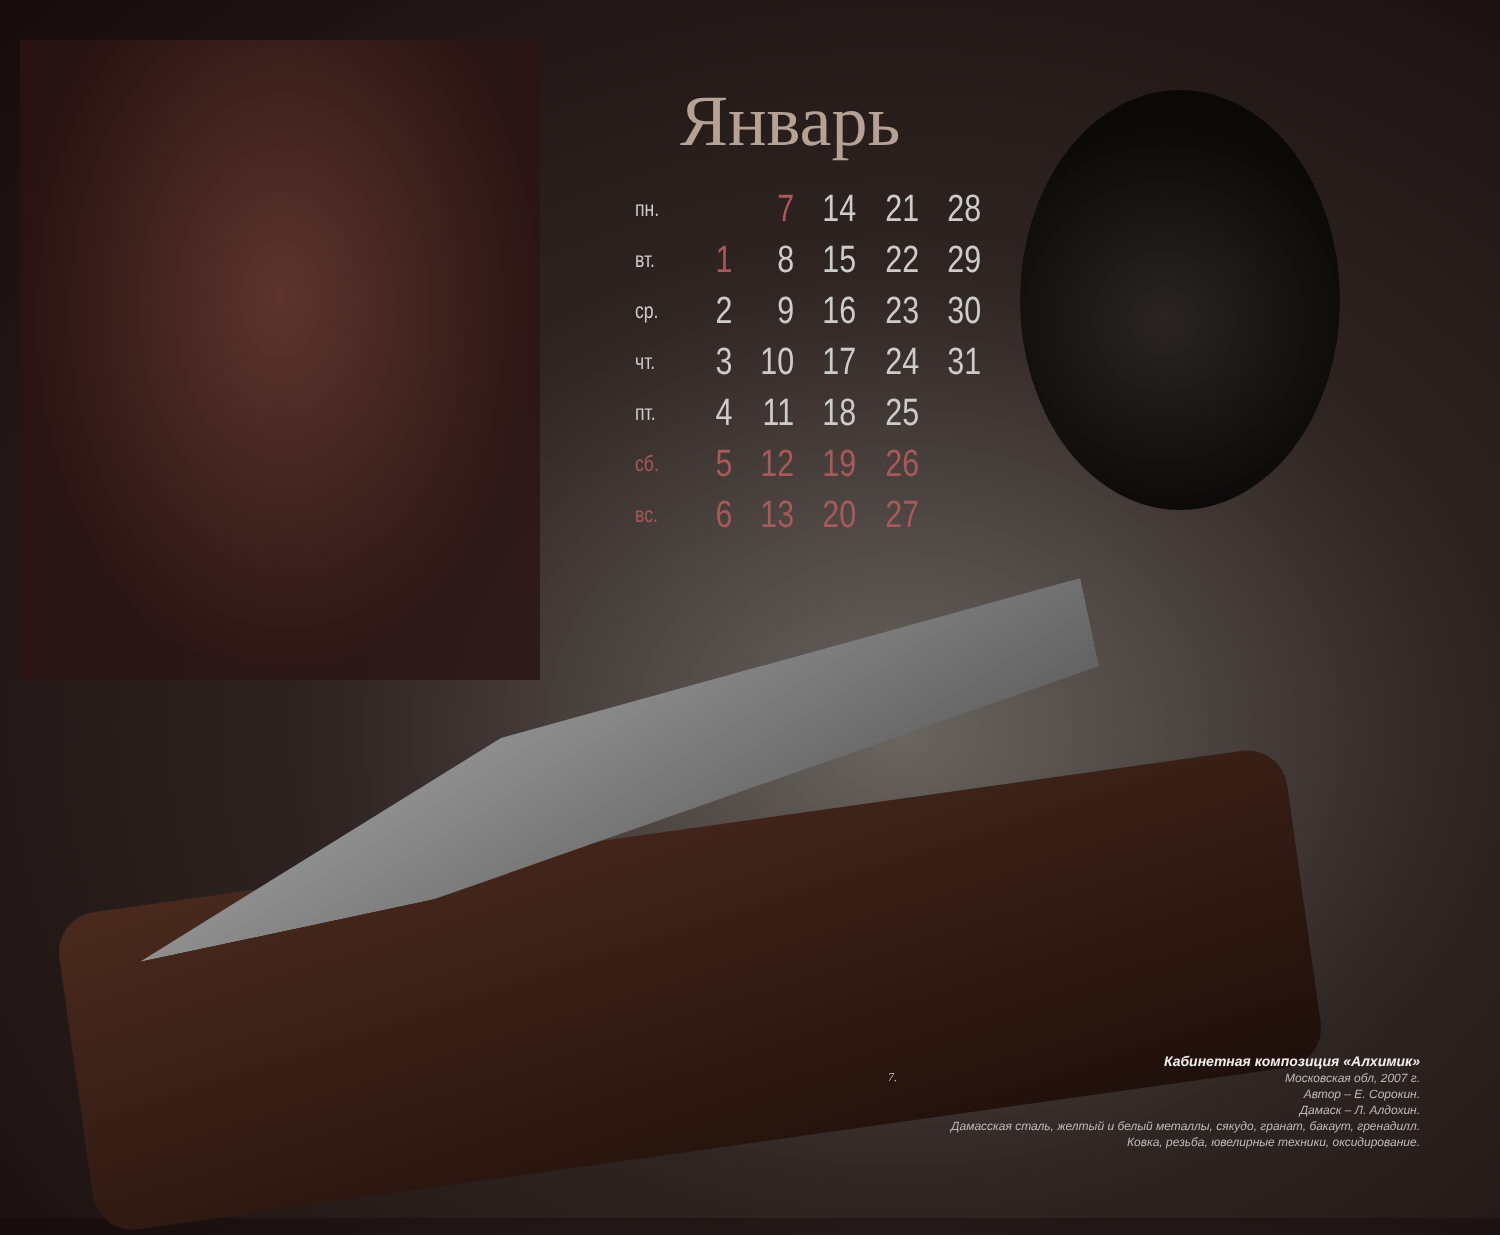Январь
| пн. | | 7 | 14 | 21 | 28 |
| вт. | 1 | 8 | 15 | 22 | 29 |
| ср. | 2 | 9 | 16 | 23 | 30 |
| чт. | 3 | 10 | 17 | 24 | 31 |
| пт. | 4 | 11 | 18 | 25 | |
| сб. | 5 | 12 | 19 | 26 | |
| вс. | 6 | 13 | 20 | 27 | |
7.
Кабинетная композиция «Алхимик»
Московская обл, 2007 г.
Автор – Е. Сорокин.
Дамаск – Л. Алдохин.
Дамасская сталь, желтый и белый металлы, сякудо, гранат, бакаут, гренадилл.
Ковка, резьба, ювелирные техники, оксидирование.